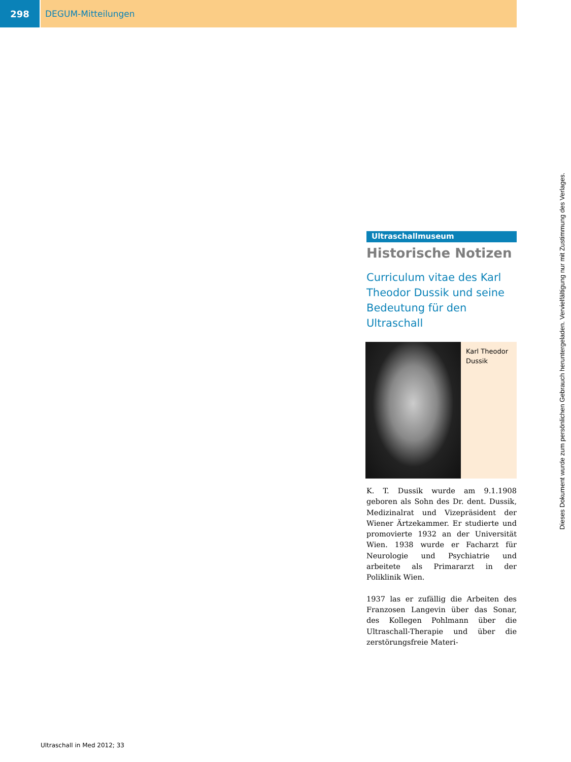298 DEGUM-Mitteilungen
Ultraschallmuseum
Historische Notizen
Curriculum vitae des Karl Theodor Dussik und seine Bedeutung für den Ultraschall
Karl Theodor Dussik
K. T. Dussik wurde am 9.1.1908 geboren als Sohn des Dr. dent. Dussik, Medizinalrat und Vizepräsident der Wiener Ärtzekammer. Er studierte und promovierte 1932 an der Universität Wien. 1938 wurde er Facharzt für Neurologie und Psychiatrie und arbeitete als Primararzt in der Poliklinik Wien.
1937 las er zufällig die Arbeiten des Franzosen Langevin über das Sonar, des Kollegen Pohlmann über die Ultraschall-Therapie und über die zerstörungsfreie Materi-
Ultraschall in Med 2012; 33
Dieses Dokument wurde zum persönlichen Gebrauch heruntergeladen. Vervielfältigung nur mit Zustimmung des Verlages.